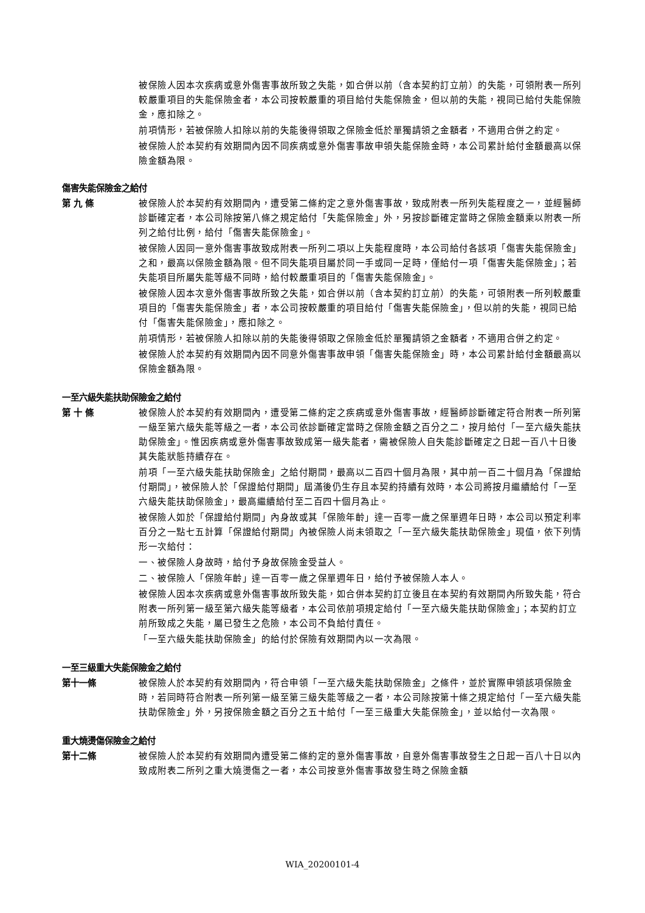被保險人因本次疾病或意外傷害事故所致之失能，如合併以前（含本契約訂立前）的失能，可領附表一所列較嚴重項目的失能保險金者，本公司按較嚴重的項目給付失能保險金，但以前的失能，視同已給付失能保險金，應扣除之。
前項情形，若被保險人扣除以前的失能後得領取之保險金低於單獨請領之金額者，不適用合併之約定。
被保險人於本契約有效期間內因不同疾病或意外傷害事故申領失能保險金時，本公司累計給付金額最高以保險金額為限。
傷害失能保險金之給付
第 九 條 被保險人於本契約有效期間內，遭受第二條約定之意外傷害事故，致成附表一所列失能程度之一，並經醫師診斷確定者，本公司除按第八條之規定給付「失能保險金」外，另按診斷確定當時之保險金額乘以附表一所列之給付比例，給付「傷害失能保險金」。
被保險人因同一意外傷害事故致成附表一所列二項以上失能程度時，本公司給付各該項「傷害失能保險金」之和，最高以保險金額為限。但不同失能項目屬於同一手或同一足時，僅給付一項「傷害失能保險金」；若失能項目所屬失能等級不同時，給付較嚴重項目的「傷害失能保險金」。
被保險人因本次意外傷害事故所致之失能，如合併以前（含本契約訂立前）的失能，可領附表一所列較嚴重項目的「傷害失能保險金」者，本公司按較嚴重的項目給付「傷害失能保險金」，但以前的失能，視同已給付「傷害失能保險金」，應扣除之。
前項情形，若被保險人扣除以前的失能後得領取之保險金低於單獨請領之金額者，不適用合併之約定。
被保險人於本契約有效期間內因不同意外傷害事故申領「傷害失能保險金」時，本公司累計給付金額最高以保險金額為限。
一至六級失能扶助保險金之給付
第 十 條 被保險人於本契約有效期間內，遭受第二條約定之疾病或意外傷害事故，經醫師診斷確定符合附表一所列第一級至第六級失能等級之一者，本公司依診斷確定當時之保險金額之百分之二，按月給付「一至六級失能扶助保險金」。惟因疾病或意外傷害事故致成第一級失能者，需被保險人自失能診斷確定之日起一百八十日後其失能狀態持續存在。
前項「一至六級失能扶助保險金」之給付期間，最高以二百四十個月為限，其中前一百二十個月為「保證給付期間」，被保險人於「保證給付期間」屆滿後仍生存且本契約持續有效時，本公司將按月繼續給付「一至六級失能扶助保險金」，最高繼續給付至二百四十個月為止。
被保險人如於「保證給付期間」內身故或其「保險年齡」達一百零一歲之保單週年日時，本公司以預定利率百分之一點七五計算「保證給付期間」內被保險人尚未領取之「一至六級失能扶助保險金」現值，依下列情形一次給付：
一、被保險人身故時，給付予身故保險金受益人。
二、被保險人「保險年齡」達一百零一歲之保單週年日，給付予被保險人本人。
被保險人因本次疾病或意外傷害事故所致失能，如合併本契約訂立後且在本契約有效期間內所致失能，符合附表一所列第一級至第六級失能等級者，本公司依前項規定給付「一至六級失能扶助保險金」；本契約訂立前所致成之失能，屬已發生之危險，本公司不負給付責任。
「一至六級失能扶助保險金」的給付於保險有效期間內以一次為限。
一至三級重大失能保險金之給付
第十一條 被保險人於本契約有效期間內，符合申領「一至六級失能扶助保險金」之條件，並於實際申領該項保險金時，若同時符合附表一所列第一級至第三級失能等級之一者，本公司除按第十條之規定給付「一至六級失能扶助保險金」外，另按保險金額之百分之五十給付「一至三級重大失能保險金」，並以給付一次為限。
重大燒燙傷保險金之給付
第十二條 被保險人於本契約有效期間內遭受第二條約定的意外傷害事故，自意外傷害事故發生之日起一百八十日以內致成附表二所列之重大燒燙傷之一者，本公司按意外傷害事故發生時之保險金額
WIA_20200101-4